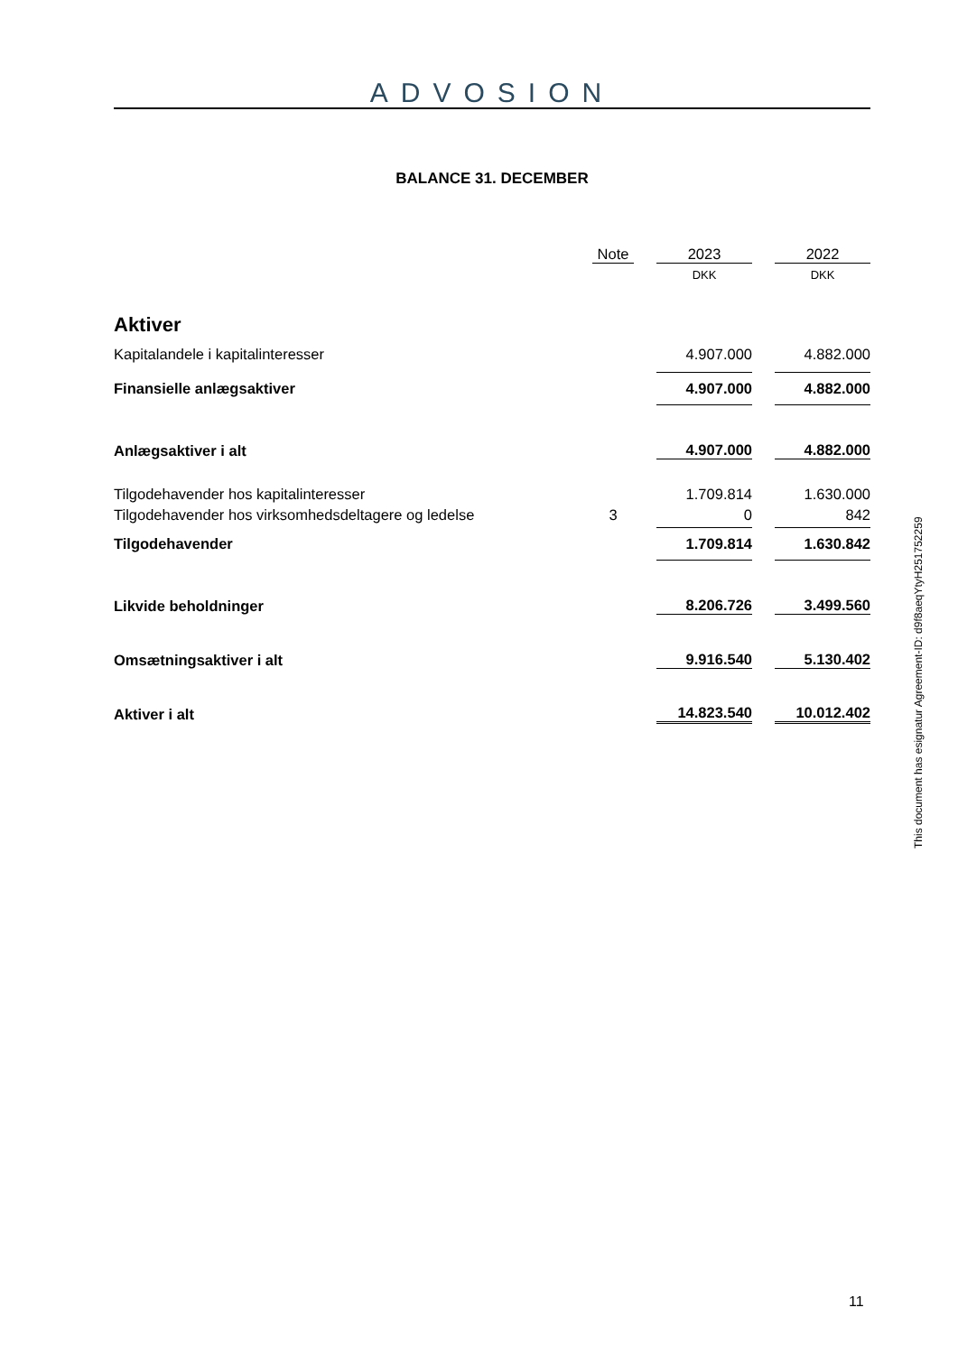ADVOSION
BALANCE 31. DECEMBER
| | Note | | 2023 | | 2022 |
| | | | DKK | | DKK |
| Aktiver | | | | | |
| Kapitalandele i kapitalinteresser | | | 4.907.000 | | 4.882.000 |
| Finansielle anlægsaktiver | | | 4.907.000 | | 4.882.000 |
| Anlægsaktiver i alt | | | 4.907.000 | | 4.882.000 |
| Tilgodehavender hos kapitalinteresser | | | 1.709.814 | | 1.630.000 |
| Tilgodehavender hos virksomhedsdeltagere og ledelse | 3 | | 0 | | 842 |
| Tilgodehavender | | | 1.709.814 | | 1.630.842 |
| Likvide beholdninger | | | 8.206.726 | | 3.499.560 |
| Omsætningsaktiver i alt | | | 9.916.540 | | 5.130.402 |
| Aktiver i alt | | | 14.823.540 | | 10.012.402 |
This document has esignatur Agreement-ID: d9f8aeqYtyH251752259
11